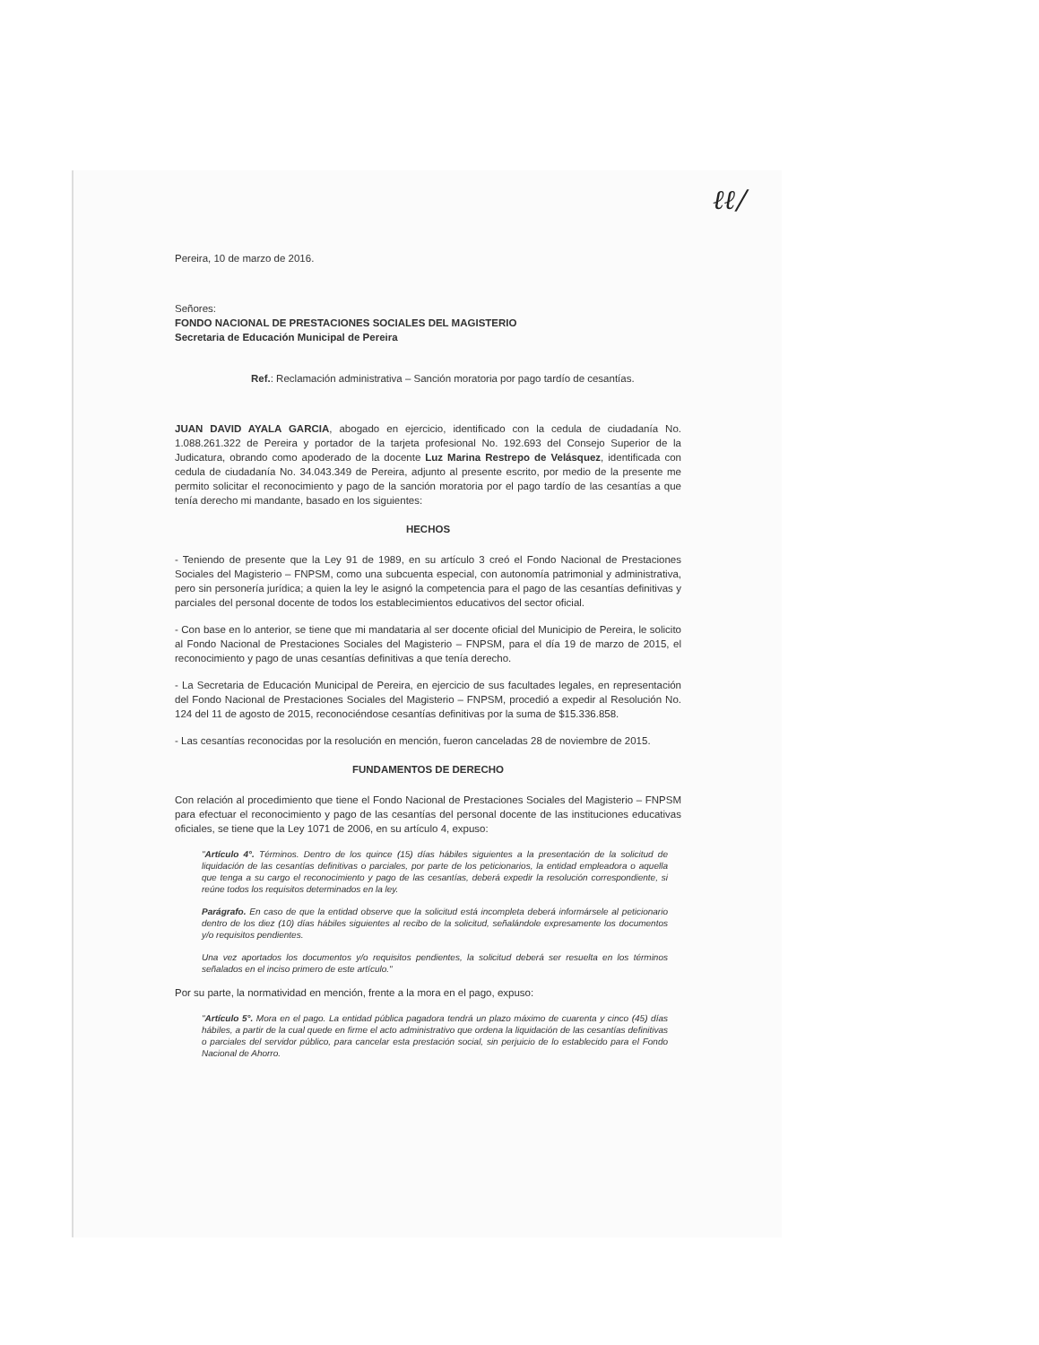ℓℓ/
Pereira, 10 de marzo de 2016.
Señores:
FONDO NACIONAL DE PRESTACIONES SOCIALES DEL MAGISTERIO
Secretaria de Educación Municipal de Pereira
Ref.: Reclamación administrativa – Sanción moratoria por pago tardío de cesantías.
JUAN DAVID AYALA GARCIA, abogado en ejercicio, identificado con la cedula de ciudadanía No. 1.088.261.322 de Pereira y portador de la tarjeta profesional No. 192.693 del Consejo Superior de la Judicatura, obrando como apoderado de la docente Luz Marina Restrepo de Velásquez, identificada con cedula de ciudadanía No. 34.043.349 de Pereira, adjunto al presente escrito, por medio de la presente me permito solicitar el reconocimiento y pago de la sanción moratoria por el pago tardío de las cesantías a que tenía derecho mi mandante, basado en los siguientes:
HECHOS
- Teniendo de presente que la Ley 91 de 1989, en su artículo 3 creó el Fondo Nacional de Prestaciones Sociales del Magisterio – FNPSM, como una subcuenta especial, con autonomía patrimonial y administrativa, pero sin personería jurídica; a quien la ley le asignó la competencia para el pago de las cesantías definitivas y parciales del personal docente de todos los establecimientos educativos del sector oficial.
- Con base en lo anterior, se tiene que mi mandataria al ser docente oficial del Municipio de Pereira, le solicito al Fondo Nacional de Prestaciones Sociales del Magisterio – FNPSM, para el día 19 de marzo de 2015, el reconocimiento y pago de unas cesantías definitivas a que tenía derecho.
- La Secretaria de Educación Municipal de Pereira, en ejercicio de sus facultades legales, en representación del Fondo Nacional de Prestaciones Sociales del Magisterio – FNPSM, procedió a expedir al Resolución No. 124 del 11 de agosto de 2015, reconociéndose cesantías definitivas por la suma de $15.336.858.
- Las cesantías reconocidas por la resolución en mención, fueron canceladas 28 de noviembre de 2015.
FUNDAMENTOS DE DERECHO
Con relación al procedimiento que tiene el Fondo Nacional de Prestaciones Sociales del Magisterio – FNPSM para efectuar el reconocimiento y pago de las cesantías del personal docente de las instituciones educativas oficiales, se tiene que la Ley 1071 de 2006, en su artículo 4, expuso:
"Artículo 4°. Términos. Dentro de los quince (15) días hábiles siguientes a la presentación de la solicitud de liquidación de las cesantías definitivas o parciales, por parte de los peticionarios, la entidad empleadora o aquella que tenga a su cargo el reconocimiento y pago de las cesantías, deberá expedir la resolución correspondiente, si reúne todos los requisitos determinados en la ley.
Parágrafo. En caso de que la entidad observe que la solicitud está incompleta deberá informársele al peticionario dentro de los diez (10) días hábiles siguientes al recibo de la solicitud, señalándole expresamente los documentos y/o requisitos pendientes.
Una vez aportados los documentos y/o requisitos pendientes, la solicitud deberá ser resuelta en los términos señalados en el inciso primero de este artículo."
Por su parte, la normatividad en mención, frente a la mora en el pago, expuso:
"Artículo 5°. Mora en el pago. La entidad pública pagadora tendrá un plazo máximo de cuarenta y cinco (45) días hábiles, a partir de la cual quede en firme el acto administrativo que ordena la liquidación de las cesantías definitivas o parciales del servidor público, para cancelar esta prestación social, sin perjuicio de lo establecido para el Fondo Nacional de Ahorro.